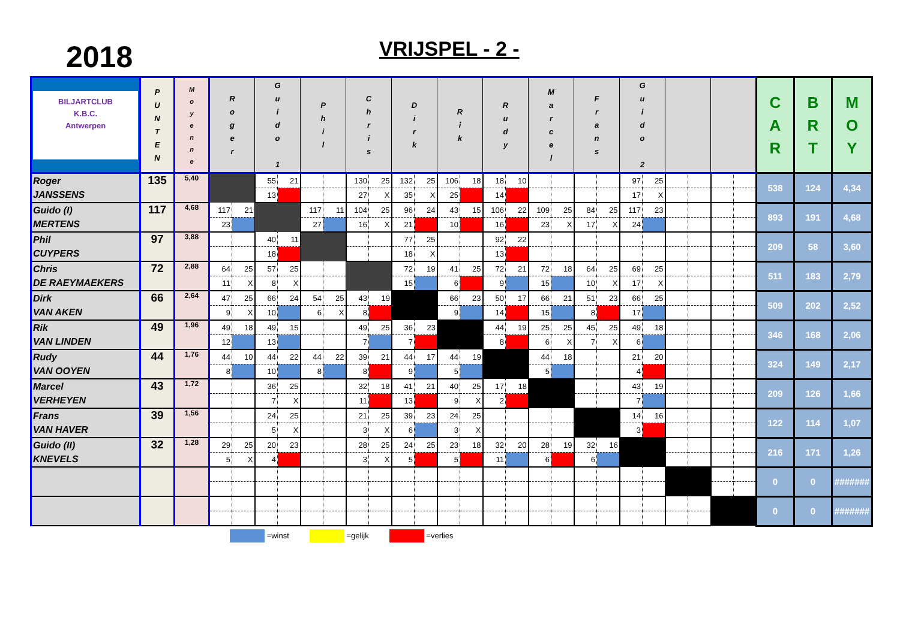2018 VRIJSPEL - 2 -
| BILJARTCLUB K.B.C. Antwerpen | P U N T E N | M o y e n n e | R o g e r | | G u i d o 1 | | P h i l | | C h r i s | | D i r k | | R i k | | R u d y | | M a r c e l | | F r a n s | | G u i d o 2 | | | | | | C A R | B R T | M O Y |
| --- | --- | --- | --- | --- | --- | --- | --- | --- | --- | --- | --- | --- | --- | --- | --- | --- | --- | --- | --- | --- | --- | --- | --- | --- | --- | --- | --- | --- | --- |
| Roger JANSSENS | 135 | 5,40 | | | 55 | 21 | | | 130 | 25 | 132 | 25 | 106 | 18 | 18 | 10 | | | | | 97 | 25 | | | | | 538 | 124 | 4,34 |
| | | | | | 13 | | | | 27 | X | 35 | X | 25 | | 14 | | | | | | 17 | X | | | | | | | |
| Guido (I) MERTENS | 117 | 4,68 | 117 | 21 | | | 117 | 11 | 104 | 25 | 96 | 24 | 43 | 15 | 106 | 22 | 109 | 25 | 84 | 25 | 117 | 23 | | | | | 893 | 191 | 4,68 |
| | | | 23 | | | | 27 | | 16 | X | 21 | | 10 | | 16 | | 23 | X | 17 | X | 24 | | | | | | | | |
| Phil CUYPERS | 97 | 3,88 | | | 40 | 11 | | | | | 77 | 25 | | | 92 | 22 | | | | | | | | | | | 209 | 58 | 3,60 |
| | | | | | 18 | | | | | | 18 | X | | | 13 | | | | | | | | | | | | | | |
| Chris DE RAEYMAEKERS | 72 | 2,88 | 64 | 25 | 57 | 25 | | | | | 72 | 19 | 41 | 25 | 72 | 21 | 72 | 18 | 64 | 25 | 69 | 25 | | | | | 511 | 183 | 2,79 |
| | | | 11 | X | 8 | X | | | | | 15 | | 6 | | 9 | | 15 | | 10 | X | 17 | X | | | | | | | |
| Dirk VAN AKEN | 66 | 2,64 | 47 | 25 | 66 | 24 | 54 | 25 | 43 | 19 | | | 66 | 23 | 50 | 17 | 66 | 21 | 51 | 23 | 66 | 25 | | | | | 509 | 202 | 2,52 |
| | | | 9 | X | 10 | | 6 | X | 8 | | | | 9 | | 14 | | 15 | | 8 | | 17 | | | | | | | | |
| Rik VAN LINDEN | 49 | 1,96 | 49 | 18 | 49 | 15 | | | 49 | 25 | 36 | 23 | | | 44 | 19 | 25 | 25 | 45 | 25 | 49 | 18 | | | | | 346 | 168 | 2,06 |
| | | | 12 | | 13 | | | | 7 | | 7 | | | | 8 | | 6 | X | 7 | X | 6 | | | | | | | | |
| Rudy VAN OOYEN | 44 | 1,76 | 44 | 10 | 44 | 22 | 44 | 22 | 39 | 21 | 44 | 17 | 44 | 19 | | | 44 | 18 | | | 21 | 20 | | | | | 324 | 149 | 2,17 |
| | | | 8 | | 10 | | 8 | | 8 | | 9 | | 5 | | | | 5 | | | | 4 | | | | | | | | |
| Marcel VERHEYEN | 43 | 1,72 | | | 36 | 25 | | | 32 | 18 | 41 | 21 | 40 | 25 | 17 | 18 | | | | | 43 | 19 | | | | | 209 | 126 | 1,66 |
| | | | | | 7 | X | | | 11 | | 13 | | 9 | X | 2 | | | | | | 7 | | | | | | | | |
| Frans VAN HAVER | 39 | 1,56 | | | 24 | 25 | | | 21 | 25 | 39 | 23 | 24 | 25 | | | | | | | 14 | 16 | | | | | 122 | 114 | 1,07 |
| | | | | | 5 | X | | | 3 | X | 6 | | 3 | X | | | | | | | 3 | | | | | | | | |
| Guido (II) KNEVELS | 32 | 1,28 | 29 | 25 | 20 | 23 | | | 28 | 25 | 24 | 25 | 23 | 18 | 32 | 20 | 28 | 19 | 32 | 16 | | | | | | | 216 | 171 | 1,26 |
| | | | 5 | X | 4 | | | | 3 | X | 5 | | 5 | | 11 | | 6 | | 6 | | | | | | | | | | |
| | | | | | | | | | | | | | | | | | | | | | | | | | | | 0 | 0 | ####### |
| | | | | | | | | | | | | | | | | | | | | | | | | | | | 0 | 0 | ####### |
=winst =gelijk =verlies